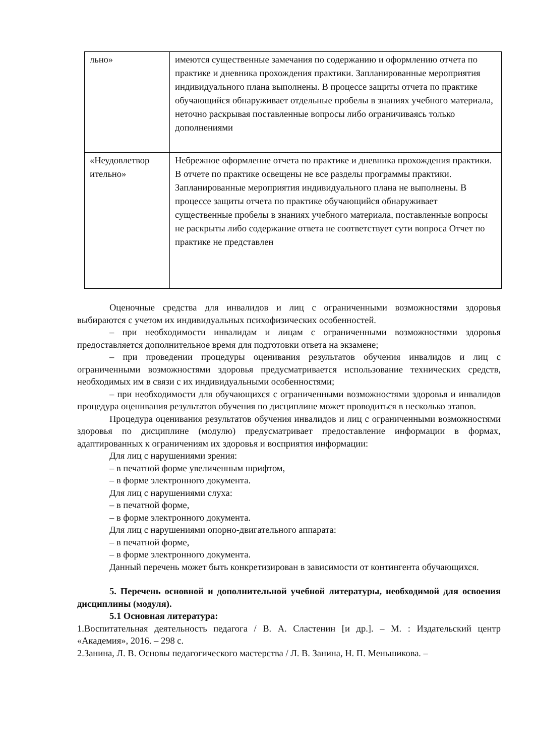| льно» | имеются существенные замечания по содержанию и оформлению отчета по практике и дневника прохождения практики. Запланированные мероприятия индивидуального плана выполнены. В процессе защиты отчета по практике обучающийся обнаруживает отдельные пробелы в знаниях учебного материала, неточно раскрывая поставленные вопросы либо ограничиваясь только дополнениями |
| «Неудовлетвор ительно» | Небрежное оформление отчета по практике и дневника прохождения практики. В отчете по практике освещены не все разделы программы практики. Запланированные мероприятия индивидуального плана не выполнены. В процессе защиты отчета по практике обучающийся обнаруживает существенные пробелы в знаниях учебного материала, поставленные вопросы не раскрыты либо содержание ответа не соответствует сути вопроса Отчет по практике не представлен |
Оценочные средства для инвалидов и лиц с ограниченными возможностями здоровья выбираются с учетом их индивидуальных психофизических особенностей.
– при необходимости инвалидам и лицам с ограниченными возможностями здоровья предоставляется дополнительное время для подготовки ответа на экзамене;
– при проведении процедуры оценивания результатов обучения инвалидов и лиц с ограниченными возможностями здоровья предусматривается использование технических средств, необходимых им в связи с их индивидуальными особенностями;
– при необходимости для обучающихся с ограниченными возможностями здоровья и инвалидов процедура оценивания результатов обучения по дисциплине может проводиться в несколько этапов.
Процедура оценивания результатов обучения инвалидов и лиц с ограниченными возможностями здоровья по дисциплине (модулю) предусматривает предоставление информации в формах, адаптированных к ограничениям их здоровья и восприятия информации:
Для лиц с нарушениями зрения:
– в печатной форме увеличенным шрифтом,
– в форме электронного документа.
Для лиц с нарушениями слуха:
– в печатной форме,
– в форме электронного документа.
Для лиц с нарушениями опорно-двигательного аппарата:
– в печатной форме,
– в форме электронного документа.
Данный перечень может быть конкретизирован в зависимости от контингента обучающихся.
5. Перечень основной и дополнительной учебной литературы, необходимой для освоения дисциплины (модуля).
5.1 Основная литература:
1.Воспитательная деятельность педагога / В. А. Сластенин [и др.]. – М. : Издательский центр «Академия», 2016. – 298 с.
2.Занина, Л. В. Основы педагогического мастерства / Л. В. Занина, Н. П. Меньшикова. –